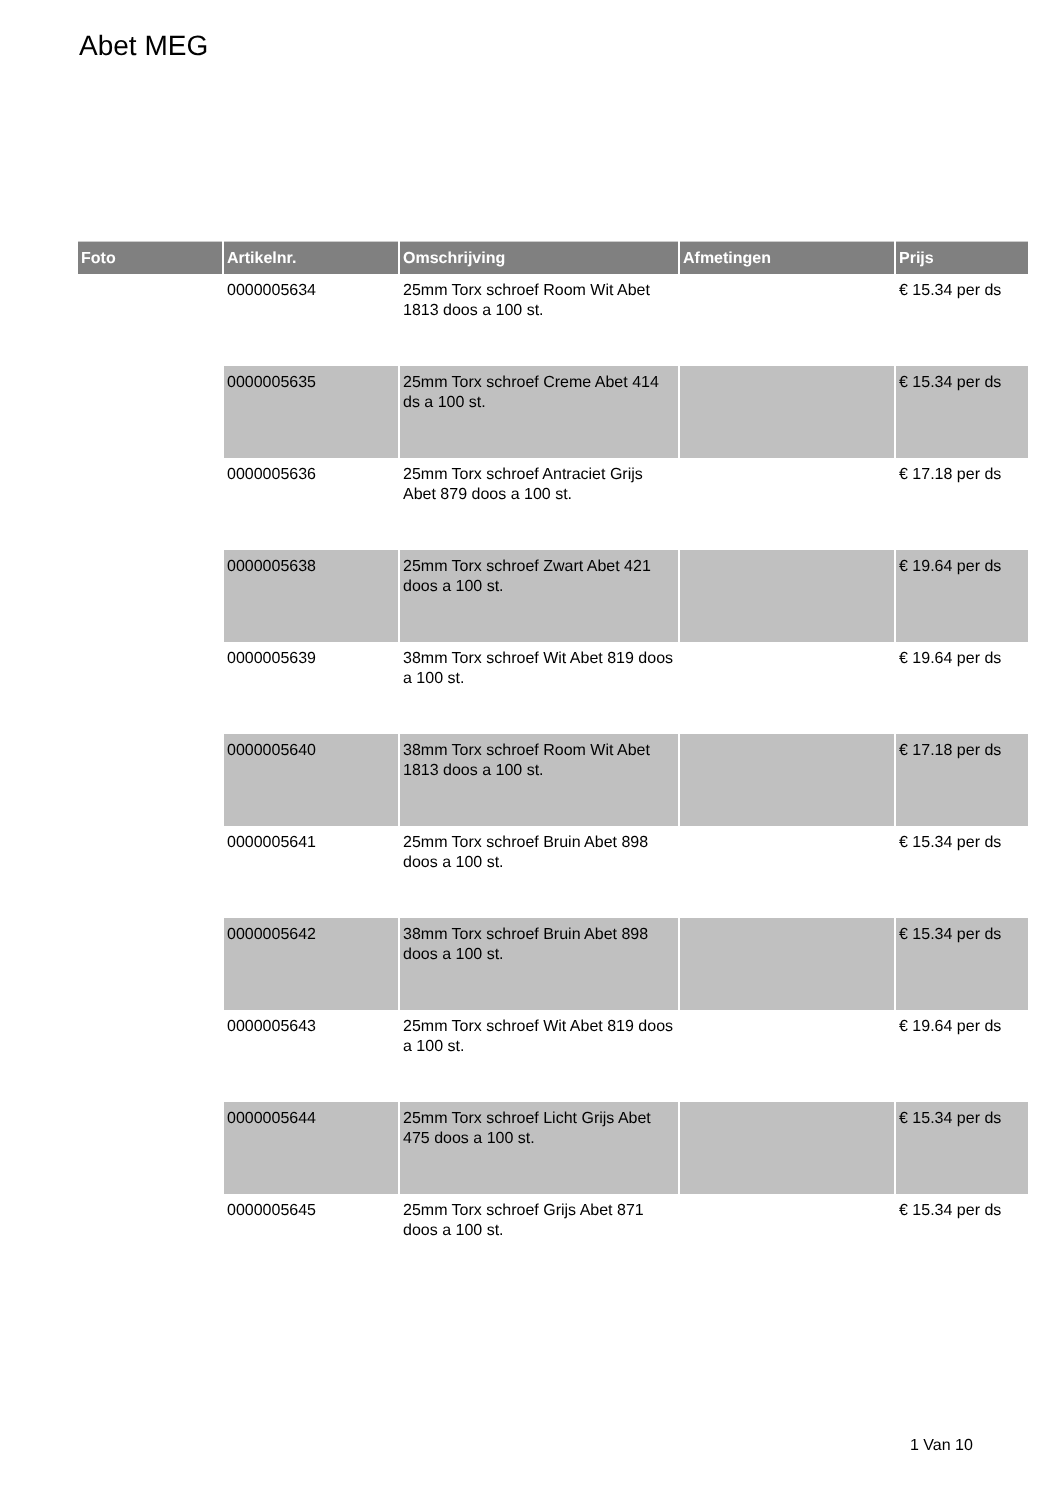Abet MEG
| Foto | Artikelnr. | Omschrijving | Afmetingen | Prijs |
| --- | --- | --- | --- | --- |
| | 0000005634 | 25mm Torx schroef Room Wit Abet 1813 doos a 100 st. | | € 15.34 per ds |
| | 0000005635 | 25mm Torx schroef Creme Abet 414 ds a 100 st. | | € 15.34 per ds |
| | 0000005636 | 25mm Torx schroef Antraciet Grijs Abet 879 doos a 100 st. | | € 17.18 per ds |
| | 0000005638 | 25mm Torx schroef Zwart Abet 421 doos a 100 st. | | € 19.64 per ds |
| | 0000005639 | 38mm Torx schroef Wit Abet 819 doos a 100 st. | | € 19.64 per ds |
| | 0000005640 | 38mm Torx schroef Room Wit Abet 1813 doos a 100 st. | | € 17.18 per ds |
| | 0000005641 | 25mm Torx schroef Bruin Abet 898 doos a 100 st. | | € 15.34 per ds |
| | 0000005642 | 38mm Torx schroef Bruin Abet 898 doos a 100 st. | | € 15.34 per ds |
| | 0000005643 | 25mm Torx schroef Wit Abet 819 doos a 100 st. | | € 19.64 per ds |
| | 0000005644 | 25mm Torx schroef Licht Grijs Abet 475 doos a 100 st. | | € 15.34 per ds |
| | 0000005645 | 25mm Torx schroef Grijs Abet 871 doos a 100 st. | | € 15.34 per ds |
1 Van 10